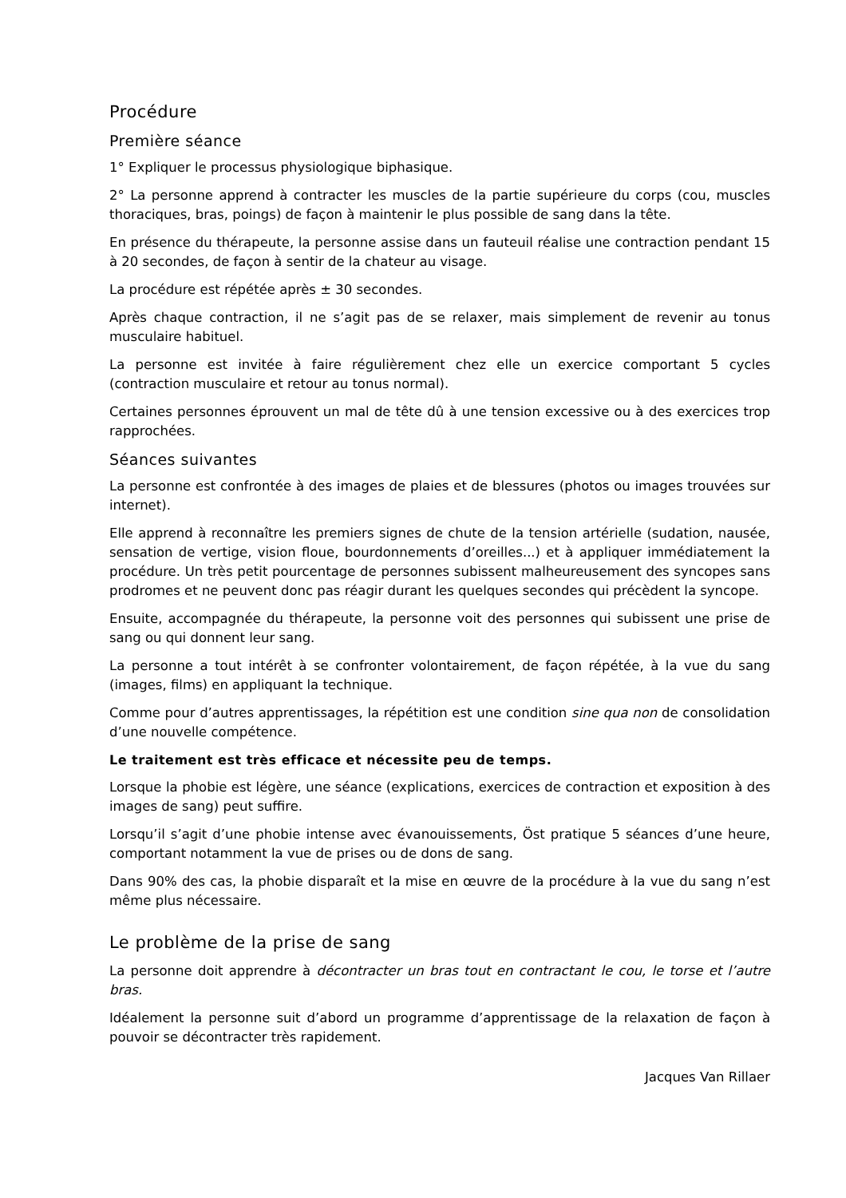Procédure
Première séance
1° Expliquer le processus physiologique biphasique.
2° La personne apprend à contracter les muscles de la partie supérieure du corps (cou, muscles thoraciques, bras, poings) de façon à maintenir le plus possible de sang dans la tête.
En présence du thérapeute, la personne assise dans un fauteuil réalise une contraction pendant 15 à 20 secondes, de façon à sentir de la chateur au visage.
La procédure est répétée après ± 30 secondes.
Après chaque contraction, il ne s’agit pas de se relaxer, mais simplement de revenir au tonus musculaire habituel.
La personne est invitée à faire régulièrement chez elle un exercice comportant 5 cycles (contraction musculaire et retour au tonus normal).
Certaines personnes éprouvent un mal de tête dû à une tension excessive ou à des exercices trop rapprochées.
Séances suivantes
La personne est confrontée à des images de plaies et de blessures (photos ou images trouvées sur internet).
Elle apprend à reconnaître les premiers signes de chute de la tension artérielle (sudation, nausée, sensation de vertige, vision floue, bourdonnements d’oreilles...) et à appliquer immédiatement la procédure. Un très petit pourcentage de personnes subissent malheureusement des syncopes sans prodromes et ne peuvent donc pas réagir durant les quelques secondes qui précèdent la syncope.
Ensuite, accompagnée du thérapeute, la personne voit des personnes qui subissent une prise de sang ou qui donnent leur sang.
La personne a tout intérêt à se confronter volontairement, de façon répétée, à la vue du sang (images, films) en appliquant la technique.
Comme pour d’autres apprentissages, la répétition est une condition sine qua non de consolidation d’une nouvelle compétence.
Le traitement est très efficace et nécessite peu de temps.
Lorsque la phobie est légère, une séance (explications, exercices de contraction et exposition à des images de sang) peut suffire.
Lorsqu’il s’agit d’une phobie intense avec évanouissements, Öst pratique 5 séances d’une heure, comportant notamment la vue de prises ou de dons de sang.
Dans 90% des cas, la phobie disparaît et la mise en œuvre de la procédure à la vue du sang n’est même plus nécessaire.
Le problème de la prise de sang
La personne doit apprendre à décontracter un bras tout en contractant le cou, le torse et l’autre bras.
Idéalement la personne suit d’abord un programme d’apprentissage de la relaxation de façon à pouvoir se décontracter très rapidement.
Jacques Van Rillaer